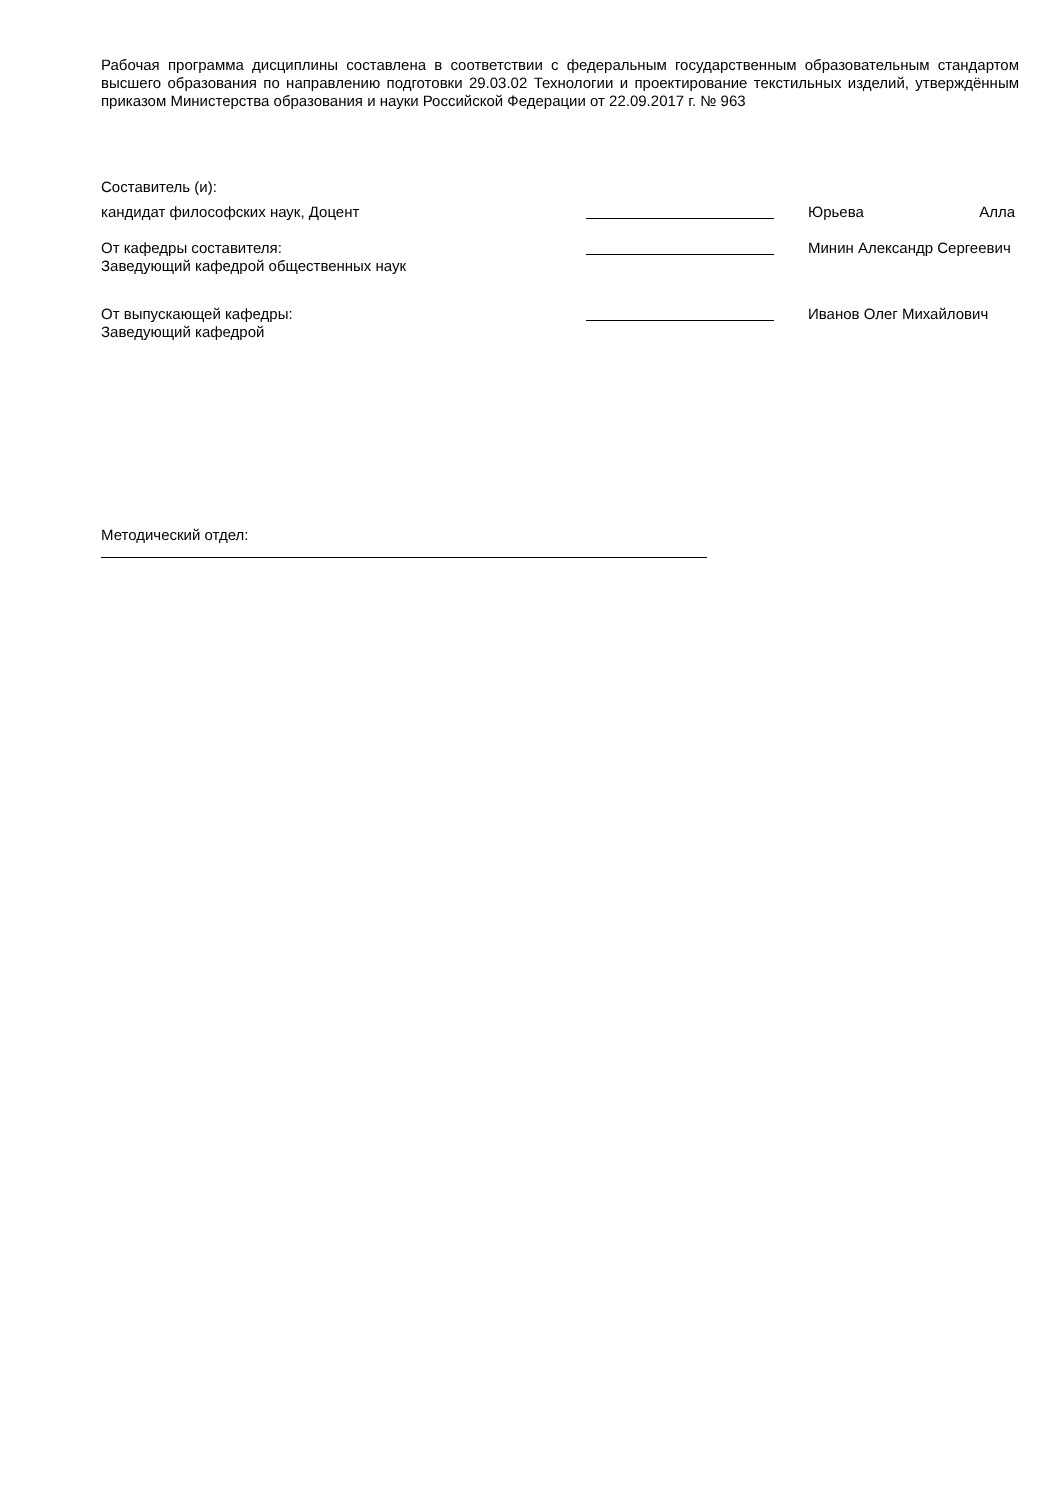Рабочая программа дисциплины составлена в соответствии с федеральным государственным образовательным стандартом высшего образования по направлению подготовки 29.03.02 Технологии и проектирование текстильных изделий, утверждённым приказом Министерства образования и науки Российской Федерации от 22.09.2017 г. № 963
Составитель (и):
кандидат философских наук, Доцент Юрьева Алла
От кафедры составителя:
Заведующий кафедрой общественных наук
Минин Александр Сергеевич
От выпускающей кафедры:
Заведующий кафедрой
Иванов Олег Михайлович
Методический отдел: